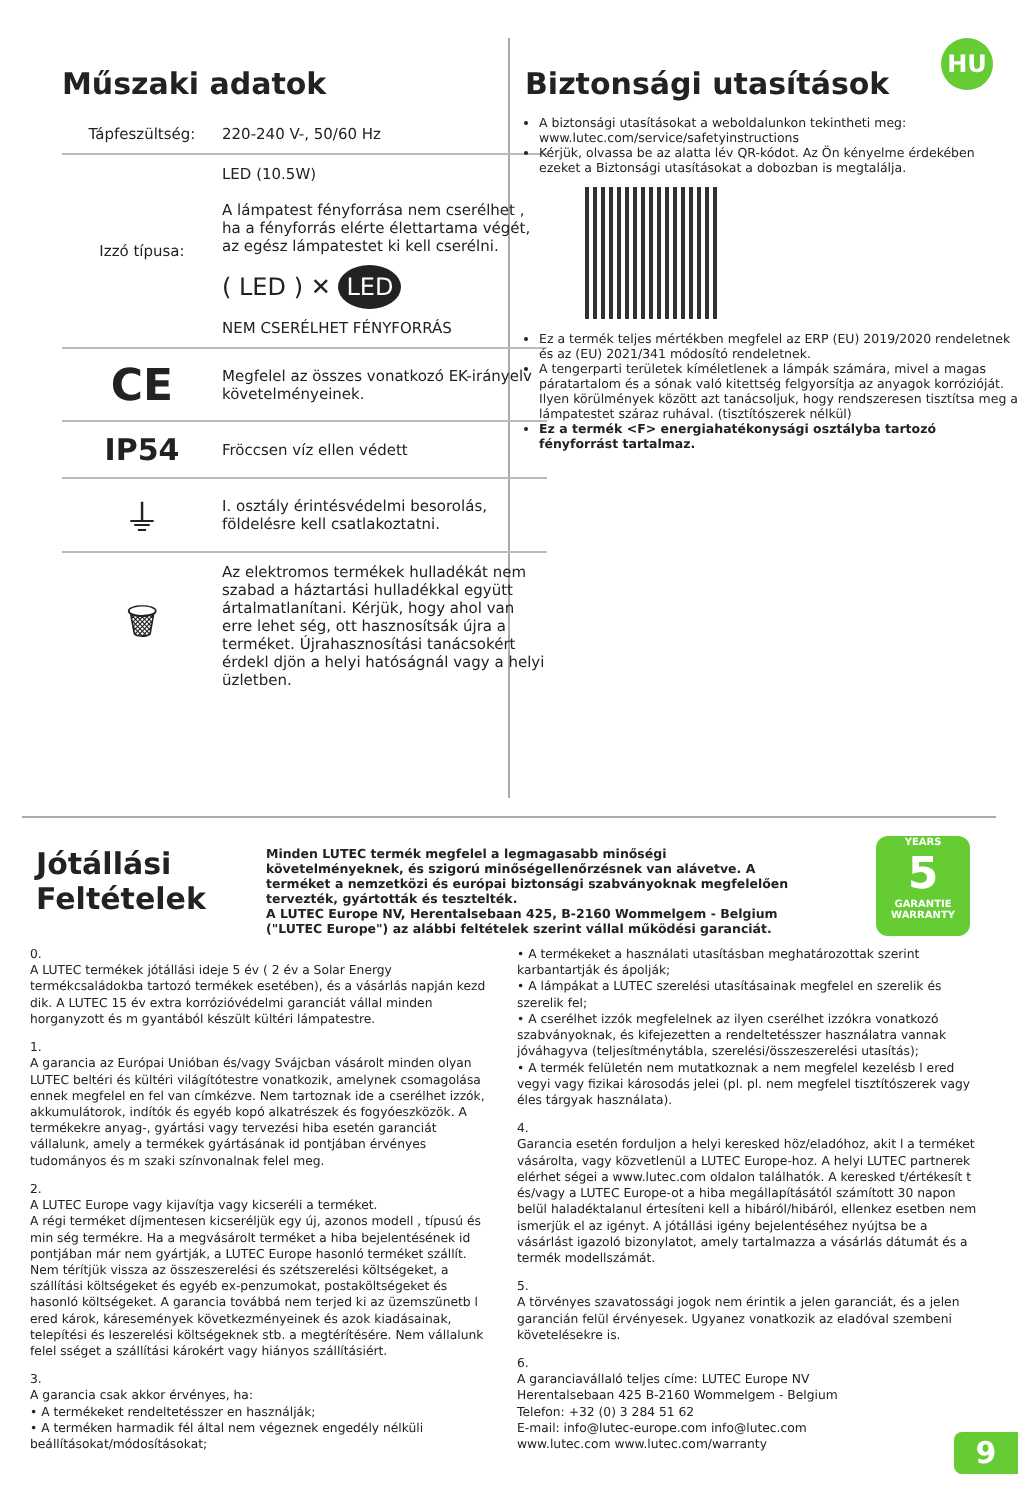Műszaki adatok
| Tápfeszültség: | 220-240 V-, 50/60 Hz |
| Izzó típusa: | LED (10.5W) A lámpatest fényforrása nem cserélhet , ha a fényforrás elérte élettartama végét, az egész lámpatestet ki kell cserélni. ( LED ) ✕ LED NEM CSERÉLHET FÉNYFORRÁS |
| CE | Megfelel az összes vonatkozó EK-irányelv követelményeinek. |
| IP54 | Fröccsen víz ellen védett |
| ⏚ | I. osztály érintésvédelmi besorolás, földelésre kell csatlakoztatni. |
| 🗑 | Az elektromos termékek hulladékát nem szabad a háztartási hulladékkal együtt ártalmatlanítani. Kérjük, hogy ahol van erre lehet ség, ott hasznosítsák újra a terméket. Újrahasznosítási tanácsokért érdekl djön a helyi hatóságnál vagy a helyi üzletben. |
HU
Biztonsági utasítások
A biztonsági utasításokat a weboldalunkon tekintheti meg: www.lutec.com/service/safetyinstructions
Kérjük, olvassa be az alatta lév QR-kódot. Az Ön kényelme érdekében ezeket a Biztonsági utasításokat a dobozban is megtalálja.
Ez a termék teljes mértékben megfelel az ERP (EU) 2019/2020 rendeletnek és az (EU) 2021/341 módosító rendeletnek.
A tengerparti területek kíméletlenek a lámpák számára, mivel a magas páratartalom és a sónak való kitettség felgyorsítja az anyagok korrózióját. Ilyen körülmények között azt tanácsoljuk, hogy rendszeresen tisztítsa meg a lámpatestet száraz ruhával. (tisztítószerek nélkül)
Ez a termék <F> energiahatékonysági osztályba tartozó fényforrást tartalmaz.
Jótállási Feltételek
Minden LUTEC termék megfelel a legmagasabb minőségi követelményeknek, és szigorú minőségellenőrzésnek van alávetve. A terméket a nemzetközi és európai biztonsági szabványoknak megfelelően tervezték, gyártották és tesztelték.
A LUTEC Europe NV, Herentalsebaan 425, B-2160 Wommelgem - Belgium ("LUTEC Europe") az alábbi feltételek szerint vállal működési garanciát.
YEARS
5
GARANTIE WARRANTY
0.
A LUTEC termékek jótállási ideje 5 év ( 2 év a Solar Energy termékcsaládokba tartozó termékek esetében), és a vásárlás napján kezd dik. A LUTEC 15 év extra korrózióvédelmi garanciát vállal minden horganyzott és m gyantából készült kültéri lámpatestre.
1.
A garancia az Európai Unióban és/vagy Svájcban vásárolt minden olyan LUTEC beltéri és kültéri világítótestre vonatkozik, amelynek csomagolása ennek megfelel en fel van címkézve. Nem tartoznak ide a cserélhet izzók, akkumulátorok, indítók és egyéb kopó alkatrészek és fogyóeszközök. A termékekre anyag-, gyártási vagy tervezési hiba esetén garanciát vállalunk, amely a termékek gyártásának id pontjában érvényes tudományos és m szaki színvonalnak felel meg.
2.
A LUTEC Europe vagy kijavítja vagy kicseréli a terméket.
A régi terméket díjmentesen kicseréljük egy új, azonos modell , típusú és min ség termékre. Ha a megvásárolt terméket a hiba bejelentésének id pontjában már nem gyártják, a LUTEC Europe hasonló terméket szállít. Nem térítjük vissza az összeszerelési és szétszerelési költségeket, a szállítási költségeket és egyéb ex-penzumokat, postaköltségeket és hasonló költségeket. A garancia továbbá nem terjed ki az üzemszünetb l ered károk, káresemények következményeinek és azok kiadásainak, telepítési és leszerelési költségeknek stb. a megtérítésére. Nem vállalunk felel sséget a szállítási károkért vagy hiányos szállításiért.
3.
A garancia csak akkor érvényes, ha:
• A termékeket rendeltetésszer en használják;
• A terméken harmadik fél által nem végeznek engedély nélküli beállításokat/módosításokat;
• A termékeket a használati utasításban meghatározottak szerint karbantartják és ápolják;
• A lámpákat a LUTEC szerelési utasításainak megfelel en szerelik és szerelik fel;
• A cserélhet izzók megfelelnek az ilyen cserélhet izzókra vonatkozó szabványoknak, és kifejezetten a rendeltetésszer használatra vannak jóváhagyva (teljesítménytábla, szerelési/összeszerelési utasítás);
• A termék felületén nem mutatkoznak a nem megfelel kezelésb l ered vegyi vagy fizikai károsodás jelei (pl. pl. nem megfelel tisztítószerek vagy éles tárgyak használata).
4.
Garancia esetén forduljon a helyi keresked höz/eladóhoz, akit l a terméket vásárolta, vagy közvetlenül a LUTEC Europe-hoz. A helyi LUTEC partnerek elérhet ségei a www.lutec.com oldalon találhatók. A keresked t/értékesít t és/vagy a LUTEC Europe-ot a hiba megállapításától számított 30 napon belül haladéktalanul értesíteni kell a hibáról/hibáról, ellenkez esetben nem ismerjük el az igényt. A jótállási igény bejelentéséhez nyújtsa be a vásárlást igazoló bizonylatot, amely tartalmazza a vásárlás dátumát és a termék modellszámát.
5.
A törvényes szavatossági jogok nem érintik a jelen garanciát, és a jelen garancián felül érvényesek. Ugyanez vonatkozik az eladóval szembeni követelésekre is.
6.
A garanciavállaló teljes címe: LUTEC Europe NV
Herentalsebaan 425 B-2160 Wommelgem - Belgium
Telefon: +32 (0) 3 284 51 62
E-mail: info@lutec-europe.com info@lutec.com
www.lutec.com www.lutec.com/warranty
9